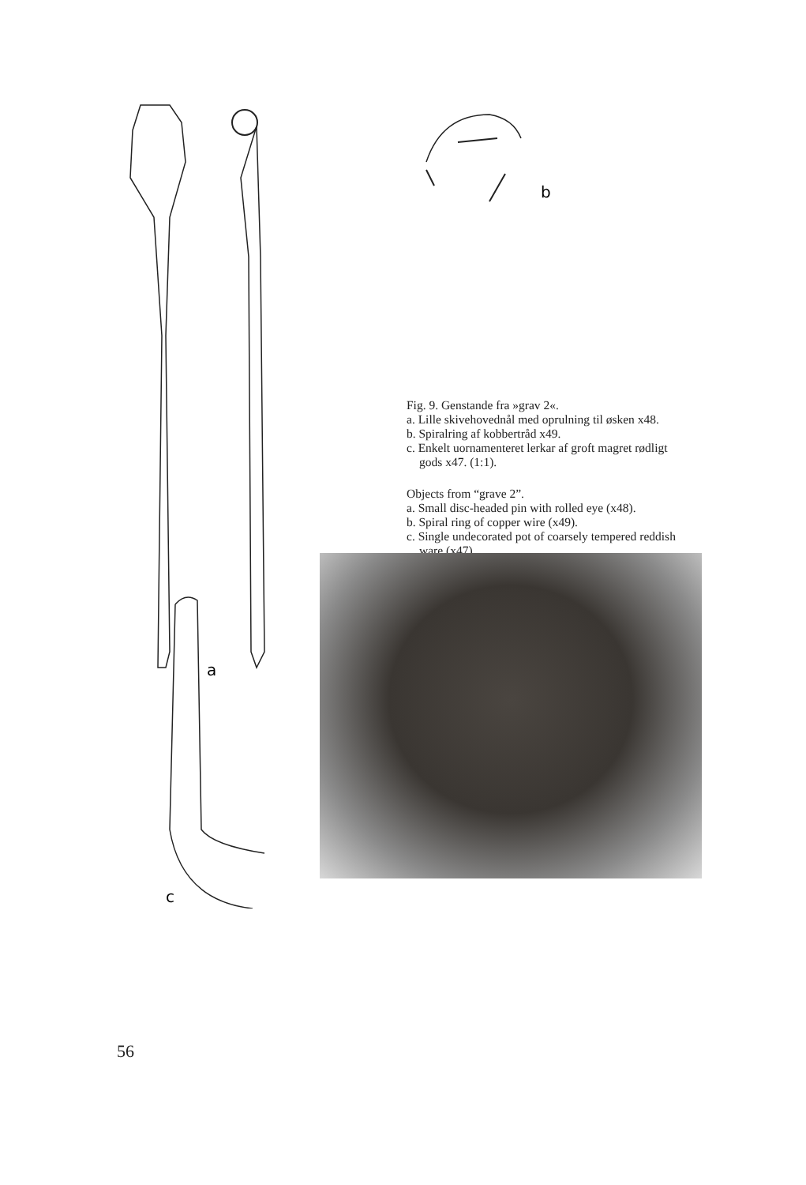a
b
Fig. 9. Genstande fra »grav 2«.
a. Lille skivehovednål med oprulning til øsken x48.
b. Spiralring af kobbertråd x49.
c. Enkelt uornamenteret lerkar af groft magret rødligt gods x47. (1:1).
Objects from “grave 2”.
a. Small disc-headed pin with rolled eye (x48).
b. Spiral ring of copper wire (x49).
c. Single undecorated pot of coarsely tempered reddish ware (x47).
c
56